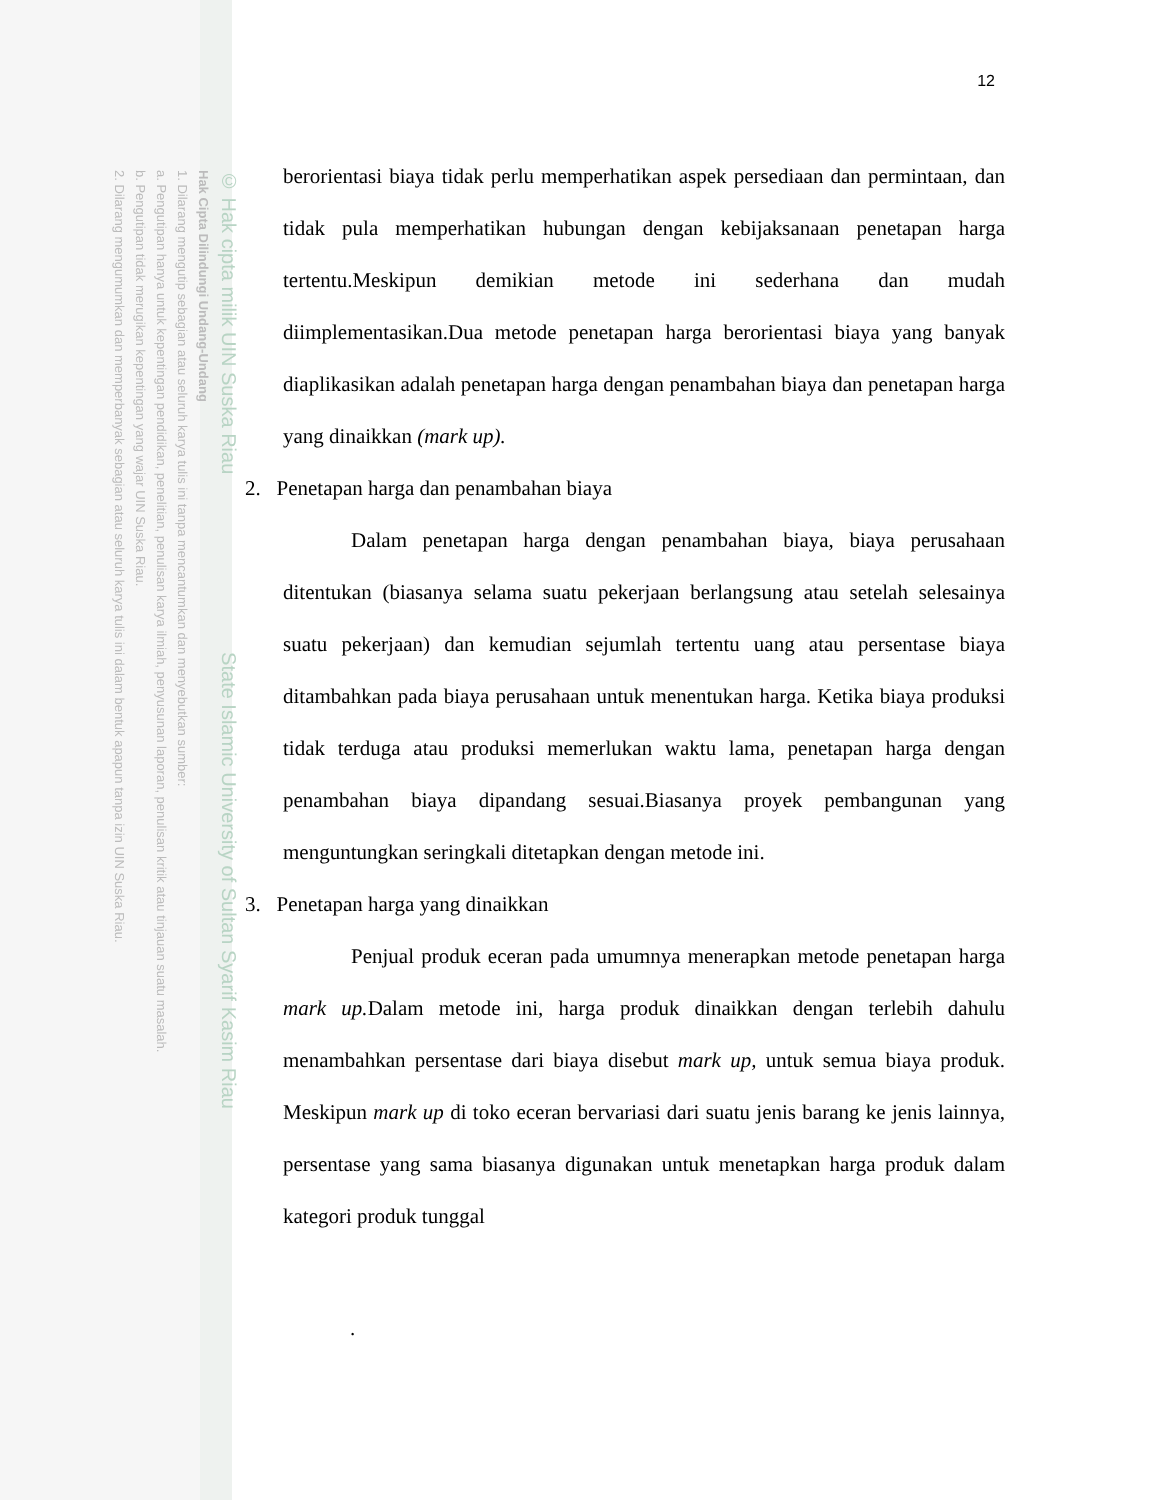© Hak cipta milik UIN Suska Riau State Islamic University of Sultan Syarif Kasim Riau
Hak Cipta Dilindungi Undang-Undang
1. Dilarang mengutip sebagian atau seluruh karya tulis ini tanpa mencantumkan dan menyebutkan sumber:
a. Pengutipan hanya untuk kepentingan pendidikan, penelitian, penulisan karya ilmiah, penyusunan laporan, penulisan kritik atau tinjauan suatu masalah.
b. Pengutipan tidak merugikan kepentingan yang wajar UIN Suska Riau.
2. Dilarang mengumumkan dan memperbanyak sebagian atau seluruh karya tulis ini dalam bentuk apapun tanpa izin UIN Suska Riau.
12
berorientasi biaya tidak perlu memperhatikan aspek persediaan dan permintaan, dan tidak pula memperhatikan hubungan dengan kebijaksanaan penetapan harga tertentu.Meskipun demikian metode ini sederhana dan mudah diimplementasikan.Dua metode penetapan harga berorientasi biaya yang banyak diaplikasikan adalah penetapan harga dengan penambahan biaya dan penetapan harga yang dinaikkan (mark up).
2. Penetapan harga dan penambahan biaya
Dalam penetapan harga dengan penambahan biaya, biaya perusahaan ditentukan (biasanya selama suatu pekerjaan berlangsung atau setelah selesainya suatu pekerjaan) dan kemudian sejumlah tertentu uang atau persentase biaya ditambahkan pada biaya perusahaan untuk menentukan harga. Ketika biaya produksi tidak terduga atau produksi memerlukan waktu lama, penetapan harga dengan penambahan biaya dipandang sesuai.Biasanya proyek pembangunan yang menguntungkan seringkali ditetapkan dengan metode ini.
3. Penetapan harga yang dinaikkan
Penjual produk eceran pada umumnya menerapkan metode penetapan harga mark up. Dalam metode ini, harga produk dinaikkan dengan terlebih dahulu menambahkan persentase dari biaya disebut mark up, untuk semua biaya produk. Meskipun mark up di toko eceran bervariasi dari suatu jenis barang ke jenis lainnya, persentase yang sama biasanya digunakan untuk menetapkan harga produk dalam kategori produk tunggal
.